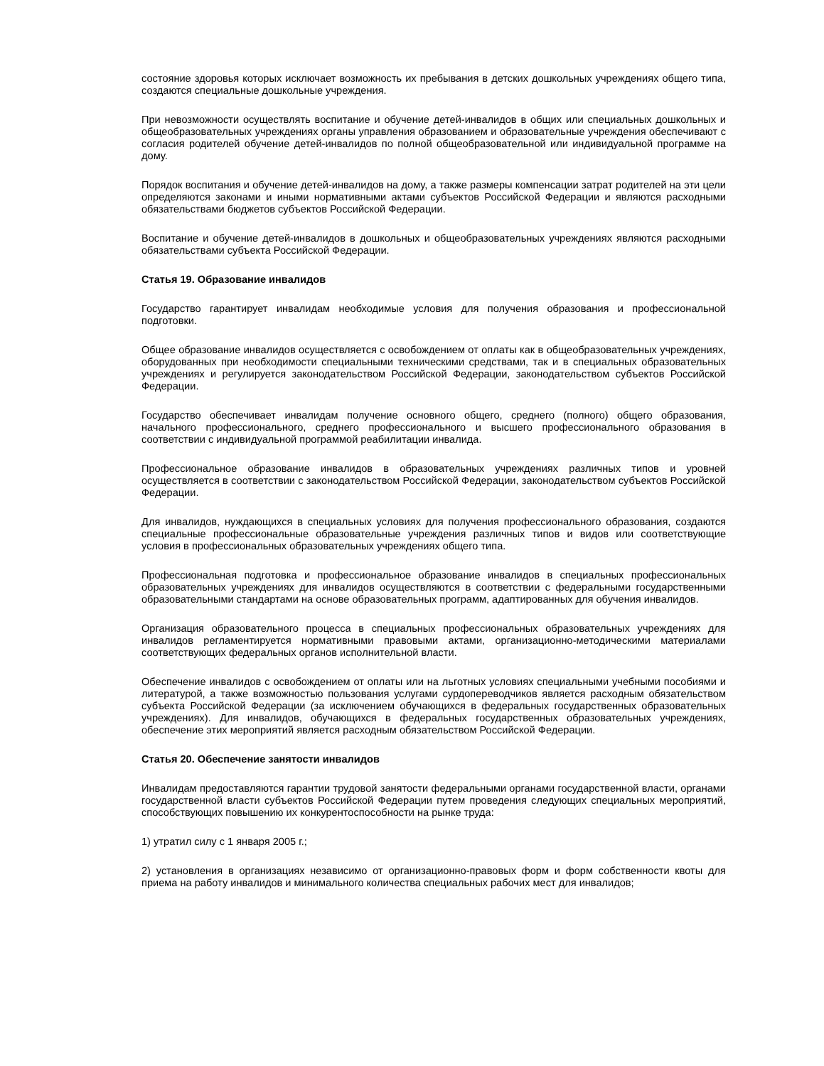состояние здоровья которых исключает возможность их пребывания в детских дошкольных учреждениях общего типа, создаются специальные дошкольные учреждения.
При невозможности осуществлять воспитание и обучение детей-инвалидов в общих или специальных дошкольных и общеобразовательных учреждениях органы управления образованием и образовательные учреждения обеспечивают с согласия родителей обучение детей-инвалидов по полной общеобразовательной или индивидуальной программе на дому.
Порядок воспитания и обучение детей-инвалидов на дому, а также размеры компенсации затрат родителей на эти цели определяются законами и иными нормативными актами субъектов Российской Федерации и являются расходными обязательствами бюджетов субъектов Российской Федерации.
Воспитание и обучение детей-инвалидов в дошкольных и общеобразовательных учреждениях являются расходными обязательствами субъекта Российской Федерации.
Статья 19. Образование инвалидов
Государство гарантирует инвалидам необходимые условия для получения образования и профессиональной подготовки.
Общее образование инвалидов осуществляется с освобождением от оплаты как в общеобразовательных учреждениях, оборудованных при необходимости специальными техническими средствами, так и в специальных образовательных учреждениях и регулируется законодательством Российской Федерации, законодательством субъектов Российской Федерации.
Государство обеспечивает инвалидам получение основного общего, среднего (полного) общего образования, начального профессионального, среднего профессионального и высшего профессионального образования в соответствии с индивидуальной программой реабилитации инвалида.
Профессиональное образование инвалидов в образовательных учреждениях различных типов и уровней осуществляется в соответствии с законодательством Российской Федерации, законодательством субъектов Российской Федерации.
Для инвалидов, нуждающихся в специальных условиях для получения профессионального образования, создаются специальные профессиональные образовательные учреждения различных типов и видов или соответствующие условия в профессиональных образовательных учреждениях общего типа.
Профессиональная подготовка и профессиональное образование инвалидов в специальных профессиональных образовательных учреждениях для инвалидов осуществляются в соответствии с федеральными государственными образовательными стандартами на основе образовательных программ, адаптированных для обучения инвалидов.
Организация образовательного процесса в специальных профессиональных образовательных учреждениях для инвалидов регламентируется нормативными правовыми актами, организационно-методическими материалами соответствующих федеральных органов исполнительной власти.
Обеспечение инвалидов с освобождением от оплаты или на льготных условиях специальными учебными пособиями и литературой, а также возможностью пользования услугами сурдопереводчиков является расходным обязательством субъекта Российской Федерации (за исключением обучающихся в федеральных государственных образовательных учреждениях). Для инвалидов, обучающихся в федеральных государственных образовательных учреждениях, обеспечение этих мероприятий является расходным обязательством Российской Федерации.
Статья 20. Обеспечение занятости инвалидов
Инвалидам предоставляются гарантии трудовой занятости федеральными органами государственной власти, органами государственной власти субъектов Российской Федерации путем проведения следующих специальных мероприятий, способствующих повышению их конкурентоспособности на рынке труда:
1) утратил силу с 1 января 2005 г.;
2) установления в организациях независимо от организационно-правовых форм и форм собственности квоты для приема на работу инвалидов и минимального количества специальных рабочих мест для инвалидов;